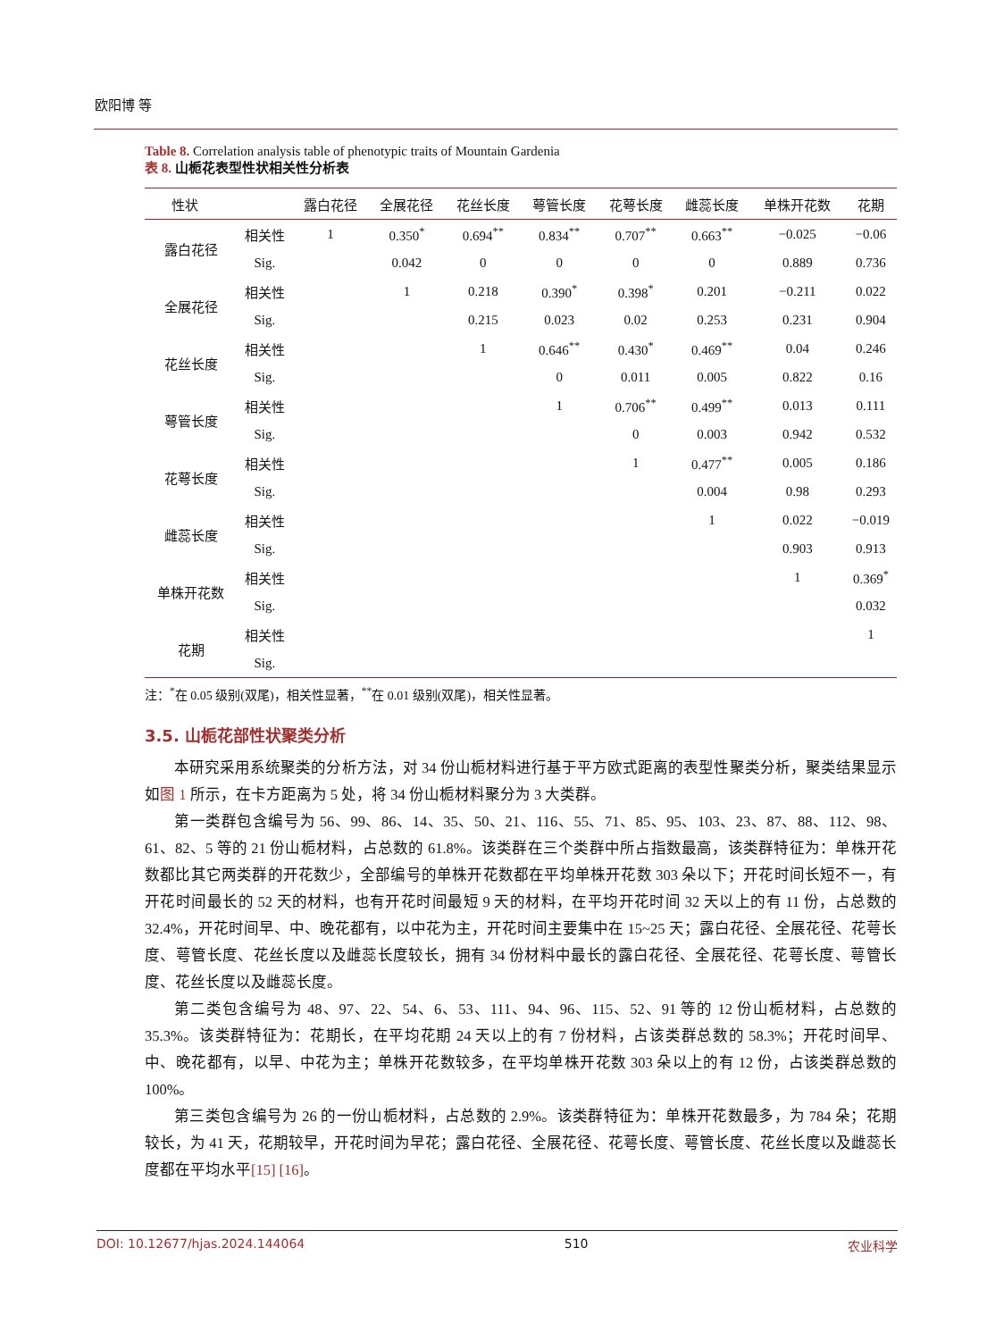欧阳博 等
Table 8. Correlation analysis table of phenotypic traits of Mountain Gardenia
表 8. 山栀花表型性状相关性分析表
| 性状 | | 露白花径 | 全展花径 | 花丝长度 | 萼管长度 | 花萼长度 | 雌蕊长度 | 单株开花数 | 花期 |
| --- | --- | --- | --- | --- | --- | --- | --- | --- | --- |
| 露白花径 | 相关性 | 1 | 0.350<sup>*</sup> | 0.694<sup>**</sup> | 0.834<sup>**</sup> | 0.707<sup>**</sup> | 0.663<sup>**</sup> | −0.025 | −0.06 |
| | Sig. | | 0.042 | 0 | 0 | 0 | 0 | 0.889 | 0.736 |
| 全展花径 | 相关性 | | 1 | 0.218 | 0.390<sup>*</sup> | 0.398<sup>*</sup> | 0.201 | −0.211 | 0.022 |
| | Sig. | | | 0.215 | 0.023 | 0.02 | 0.253 | 0.231 | 0.904 |
| 花丝长度 | 相关性 | | | 1 | 0.646<sup>**</sup> | 0.430<sup>*</sup> | 0.469<sup>**</sup> | 0.04 | 0.246 |
| | Sig. | | | | 0 | 0.011 | 0.005 | 0.822 | 0.16 |
| 萼管长度 | 相关性 | | | | 1 | 0.706<sup>**</sup> | 0.499<sup>**</sup> | 0.013 | 0.111 |
| | Sig. | | | | | 0 | 0.003 | 0.942 | 0.532 |
| 花萼长度 | 相关性 | | | | | 1 | 0.477<sup>**</sup> | 0.005 | 0.186 |
| | Sig. | | | | | | 0.004 | 0.98 | 0.293 |
| 雌蕊长度 | 相关性 | | | | | | 1 | 0.022 | −0.019 |
| | Sig. | | | | | | | 0.903 | 0.913 |
| 单株开花数 | 相关性 | | | | | | | 1 | 0.369<sup>*</sup> |
| | Sig. | | | | | | | | 0.032 |
| 花期 | 相关性 | | | | | | | | 1 |
| | Sig. | | | | | | | | |
注：<sup>*</sup>在 0.05 级别(双尾)，相关性显著，<sup>**</sup>在 0.01 级别(双尾)，相关性显著。
3.5. 山栀花部性状聚类分析
本研究采用系统聚类的分析方法，对 34 份山栀材料进行基于平方欧式距离的表型性聚类分析，聚类结果显示如图 1 所示，在卡方距离为 5 处，将 34 份山栀材料聚分为 3 大类群。
第一类群包含编号为 56、99、86、14、35、50、21、116、55、71、85、95、103、23、87、88、112、98、61、82、5 等的 21 份山栀材料，占总数的 61.8%。该类群在三个类群中所占指数最高，该类群特征为：单株开花数都比其它两类群的开花数少，全部编号的单株开花数都在平均单株开花数 303 朵以下；开花时间长短不一，有开花时间最长的 52 天的材料，也有开花时间最短 9 天的材料，在平均开花时间 32 天以上的有 11 份，占总数的 32.4%，开花时间早、中、晚花都有，以中花为主，开花时间主要集中在 15~25 天；露白花径、全展花径、花萼长度、萼管长度、花丝长度以及雌蕊长度较长，拥有 34 份材料中最长的露白花径、全展花径、花萼长度、萼管长度、花丝长度以及雌蕊长度。
第二类包含编号为 48、97、22、54、6、53、111、94、96、115、52、91 等的 12 份山栀材料，占总数的 35.3%。该类群特征为：花期长，在平均花期 24 天以上的有 7 份材料，占该类群总数的 58.3%；开花时间早、中、晚花都有，以早、中花为主；单株开花数较多，在平均单株开花数 303 朵以上的有 12 份，占该类群总数的 100%。
第三类包含编号为 26 的一份山栀材料，占总数的 2.9%。该类群特征为：单株开花数最多，为 784 朵；花期较长，为 41 天，花期较早，开花时间为早花；露白花径、全展花径、花萼长度、萼管长度、花丝长度以及雌蕊长度都在平均水平[15] [16]。
DOI: 10.12677/hjas.2024.144064 510 农业科学